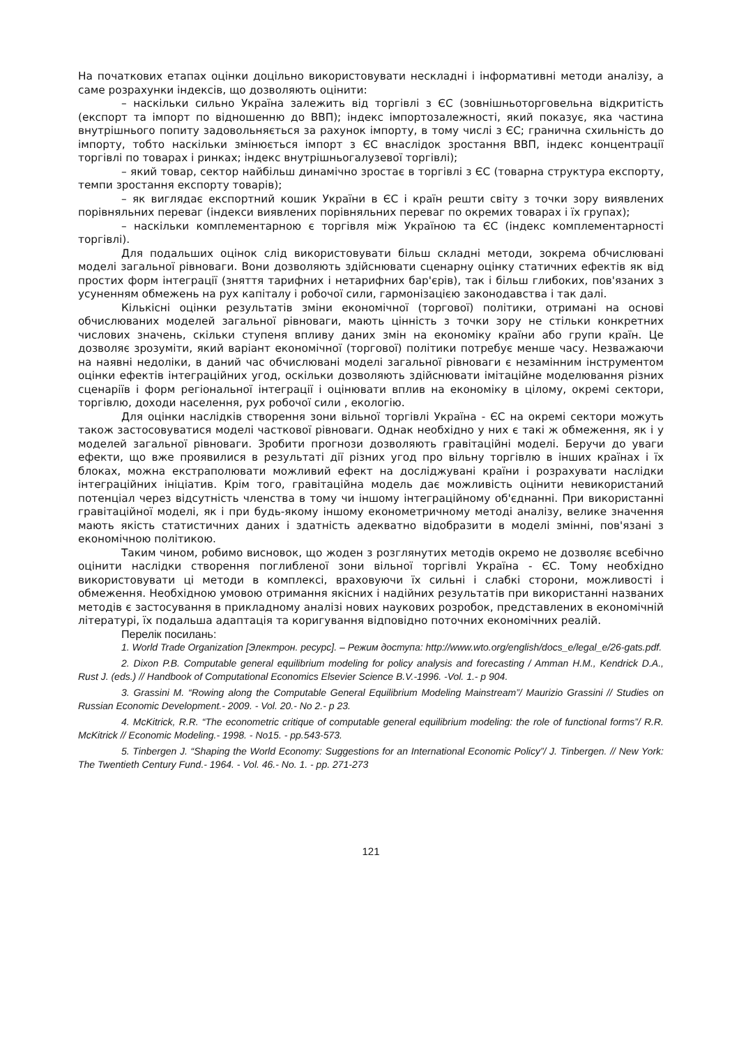На початкових етапах оцінки доцільно використовувати нескладні і інформативні методи аналізу, а саме розрахунки індексів, що дозволяють оцінити:
– наскільки сильно Україна залежить від торгівлі з ЄС (зовнішньоторговельна відкритість (експорт та імпорт по відношенню до ВВП); індекс імпортозалежності, який показує, яка частина внутрішнього попиту задовольняється за рахунок імпорту, в тому числі з ЄС; гранична схильність до імпорту, тобто наскільки змінюється імпорт з ЄС внаслідок зростання ВВП, індекс концентрації торгівлі по товарах і ринках; індекс внутрішньогалузевої торгівлі);
– який товар, сектор найбільш динамічно зростає в торгівлі з ЄС (товарна структура експорту, темпи зростання експорту товарів);
– як виглядає експортний кошик України в ЄС і країн решти світу з точки зору виявлених порівняльних переваг (індекси виявлених порівняльних переваг по окремих товарах і їх групах);
– наскільки комплементарною є торгівля між Україною та ЄС (індекс комплементарності торгівлі).
Для подальших оцінок слід використовувати більш складні методи, зокрема обчислювані моделі загальної рівноваги. Вони дозволяють здійснювати сценарну оцінку статичних ефектів як від простих форм інтеграції (зняття тарифних і нетарифних бар'єрів), так і більш глибоких, пов'язаних з усуненням обмежень на рух капіталу і робочої сили, гармонізацією законодавства і так далі.
Кількісні оцінки результатів зміни економічної (торгової) політики, отримані на основі обчислюваних моделей загальної рівноваги, мають цінність з точки зору не стільки конкретних числових значень, скільки ступеня впливу даних змін на економіку країни або групи країн. Це дозволяє зрозуміти, який варіант економічної (торгової) політики потребує менше часу. Незважаючи на наявні недоліки, в даний час обчислювані моделі загальної рівноваги є незамінним інструментом оцінки ефектів інтеграційних угод, оскільки дозволяють здійснювати імітаційне моделювання різних сценаріїв і форм регіональної інтеграції і оцінювати вплив на економіку в цілому, окремі сектори, торгівлю, доходи населення, рух робочої сили , екологію.
Для оцінки наслідків створення зони вільної торгівлі Україна - ЄС на окремі сектори можуть також застосовуватися моделі часткової рівноваги. Однак необхідно у них є такі ж обмеження, як і у моделей загальної рівноваги. Зробити прогнози дозволяють гравітаційні моделі. Беручи до уваги ефекти, що вже проявилися в результаті дії різних угод про вільну торгівлю в інших країнах і їх блоках, можна екстраполювати можливий ефект на досліджувані країни і розрахувати наслідки інтеграційних ініціатив. Крім того, гравітаційна модель дає можливість оцінити невикористаний потенціал через відсутність членства в тому чи іншому інтеграційному об'єднанні. При використанні гравітаційної моделі, як і при будь-якому іншому економетричному методі аналізу, велике значення мають якість статистичних даних і здатність адекватно відобразити в моделі змінні, пов'язані з економічною політикою.
Таким чином, робимо висновок, що жоден з розглянутих методів окремо не дозволяє всебічно оцінити наслідки створення поглибленої зони вільної торгівлі Україна - ЄС. Тому необхідно використовувати ці методи в комплексі, враховуючи їх сильні і слабкі сторони, можливості і обмеження. Необхідною умовою отримання якісних і надійних результатів при використанні названих методів є застосування в прикладному аналізі нових наукових розробок, представлених в економічній літературі, їх подальша адаптація та коригування відповідно поточних економічних реалій.
Перелік посилань:
1. World Trade Organization [Электрон. ресурс]. – Режим доступа: http://www.wto.org/english/docs_e/legal_e/26-gats.pdf.
2. Dixon P.B. Computable general equilibrium modeling for policy analysis and forecasting / Amman H.M., Kendrick D.A., Rust J. (eds.) // Handbook of Computational Economics Elsevier Science B.V.-1996. -Vol. 1.- p 904.
3. Grassini M. “Rowing along the Computable General Equilibrium Modeling Mainstream”/ Maurizio Grassini // Studies on Russian Economic Development.- 2009. - Vol. 20.- No 2.- p 23.
4. McKitrick, R.R. “The econometric critique of computable general equilibrium modeling: the role of functional forms”/ R.R. McKitrick // Economic Modeling.- 1998. - No15. - pp.543-573.
5. Tinbergen J. “Shaping the World Economy: Suggestions for an International Economic Policy”/ J. Tinbergen. // New York: The Twentieth Century Fund.- 1964. - Vol. 46.- No. 1. - pp. 271-273
121